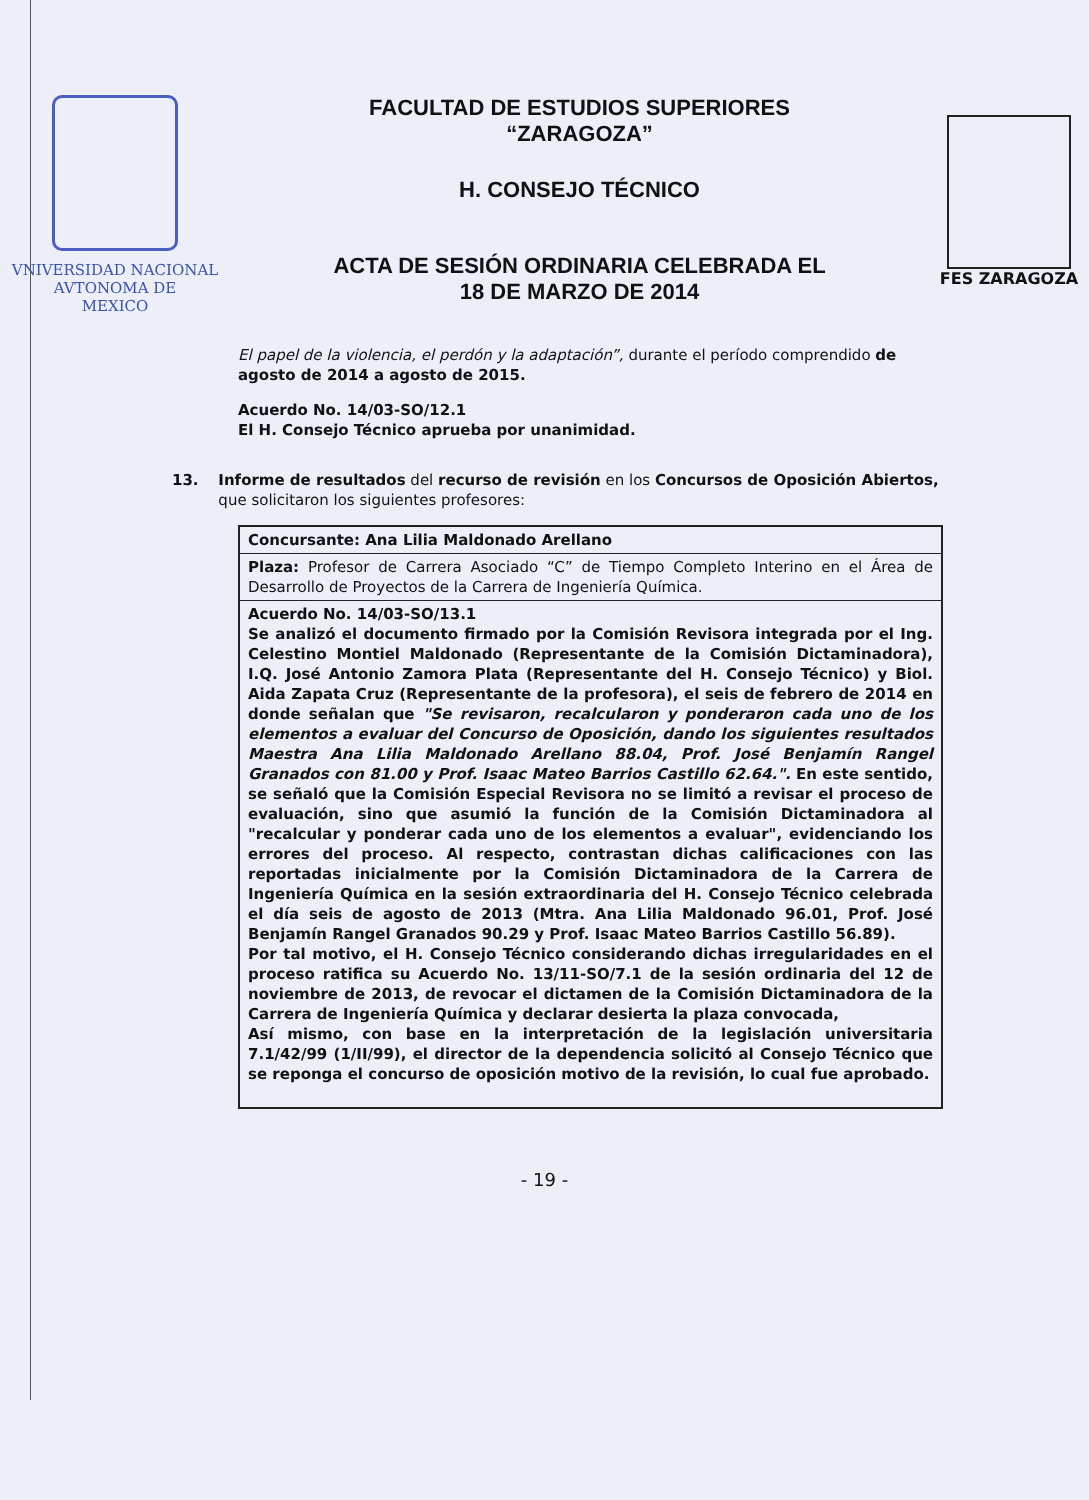VNIVERSIDAD NACIONAL
AVTONOMA DE
MEXICO
FACULTAD DE ESTUDIOS SUPERIORES
“ZARAGOZA”
H. CONSEJO TÉCNICO
ACTA DE SESIÓN ORDINARIA CELEBRADA EL
18 DE MARZO DE 2014
FES ZARAGOZA
El papel de la violencia, el perdón y la adaptación”, durante el período comprendido de agosto de 2014 a agosto de 2015.
Acuerdo No. 14/03-SO/12.1
El H. Consejo Técnico aprueba por unanimidad.
13. Informe de resultados del recurso de revisión en los Concursos de Oposición Abiertos, que solicitaron los siguientes profesores:
| Concursante: Ana Lilia Maldonado Arellano |
| Plaza: Profesor de Carrera Asociado “C” de Tiempo Completo Interino en el Área de Desarrollo de Proyectos de la Carrera de Ingeniería Química. |
| Acuerdo No. 14/03-SO/13.1 Se analizó el documento firmado por la Comisión Revisora integrada por el Ing. Celestino Montiel Maldonado (Representante de la Comisión Dictaminadora), I.Q. José Antonio Zamora Plata (Representante del H. Consejo Técnico) y Biol. Aida Zapata Cruz (Representante de la profesora), el seis de febrero de 2014 en donde señalan que "Se revisaron, recalcularon y ponderaron cada uno de los elementos a evaluar del Concurso de Oposición, dando los siguientes resultados Maestra Ana Lilia Maldonado Arellano 88.04, Prof. José Benjamín Rangel Granados con 81.00 y Prof. Isaac Mateo Barrios Castillo 62.64.". En este sentido, se señaló que la Comisión Especial Revisora no se limitó a revisar el proceso de evaluación, sino que asumió la función de la Comisión Dictaminadora al "recalcular y ponderar cada uno de los elementos a evaluar", evidenciando los errores del proceso. Al respecto, contrastan dichas calificaciones con las reportadas inicialmente por la Comisión Dictaminadora de la Carrera de Ingeniería Química en la sesión extraordinaria del H. Consejo Técnico celebrada el día seis de agosto de 2013 (Mtra. Ana Lilia Maldonado 96.01, Prof. José Benjamín Rangel Granados 90.29 y Prof. Isaac Mateo Barrios Castillo 56.89). Por tal motivo, el H. Consejo Técnico considerando dichas irregularidades en el proceso ratifica su Acuerdo No. 13/11-SO/7.1 de la sesión ordinaria del 12 de noviembre de 2013, de revocar el dictamen de la Comisión Dictaminadora de la Carrera de Ingeniería Química y declarar desierta la plaza convocada, Así mismo, con base en la interpretación de la legislación universitaria 7.1/42/99 (1/II/99), el director de la dependencia solicitó al Consejo Técnico que se reponga el concurso de oposición motivo de la revisión, lo cual fue aprobado. |
- 19 -